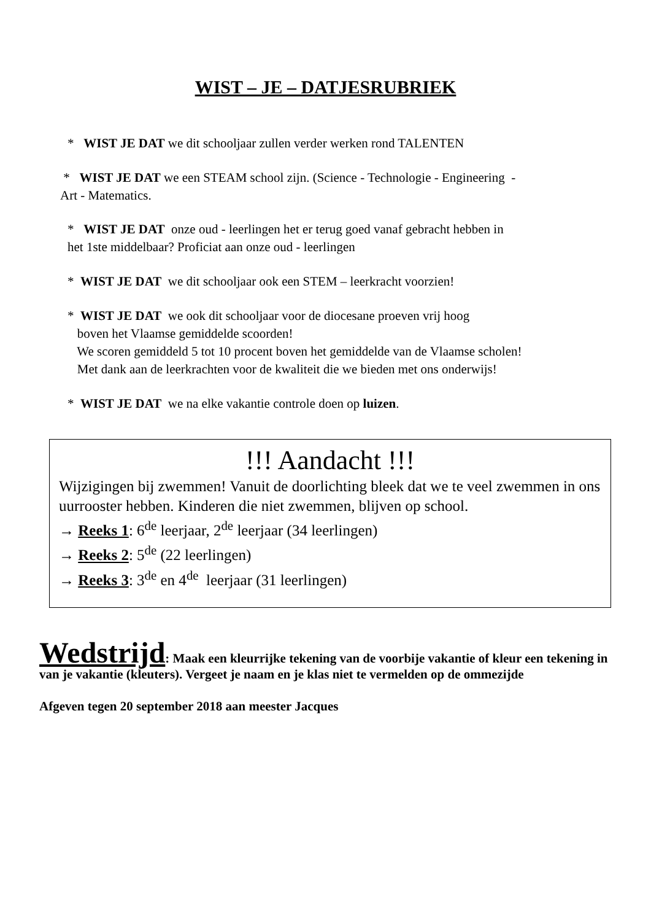WIST – JE – DATJESRUBRIEK
* WIST JE DAT we dit schooljaar zullen verder werken rond TALENTEN
* WIST JE DAT we een STEAM school zijn. (Science - Technologie - Engineering -
Art - Matematics.
* WIST JE DAT onze oud - leerlingen het er terug goed vanaf gebracht hebben in
het 1ste middelbaar? Proficiat aan onze oud - leerlingen
* WIST JE DAT we dit schooljaar ook een STEM – leerkracht voorzien!
* WIST JE DAT we ook dit schooljaar voor de diocesane proeven vrij hoog
boven het Vlaamse gemiddelde scoorden!
We scoren gemiddeld 5 tot 10 procent boven het gemiddelde van de Vlaamse scholen!
Met dank aan de leerkrachten voor de kwaliteit die we bieden met ons onderwijs!
* WIST JE DAT we na elke vakantie controle doen op luizen.
!!! Aandacht !!!
Wijzigingen bij zwemmen! Vanuit de doorlichting bleek dat we te veel zwemmen in ons uurrooster hebben. Kinderen die niet zwemmen, blijven op school.
→ Reeks 1: 6<sup>de</sup> leerjaar, 2<sup>de</sup> leerjaar (34 leerlingen)
→ Reeks 2: 5<sup>de</sup> (22 leerlingen)
→ Reeks 3: 3<sup>de</sup> en 4<sup>de</sup> leerjaar (31 leerlingen)
Wedstrijd: Maak een kleurrijke tekening van de voorbije vakantie of kleur een tekening in van je vakantie (kleuters). Vergeet je naam en je klas niet te vermelden op de ommezijde
Afgeven tegen 20 september 2018 aan meester Jacques